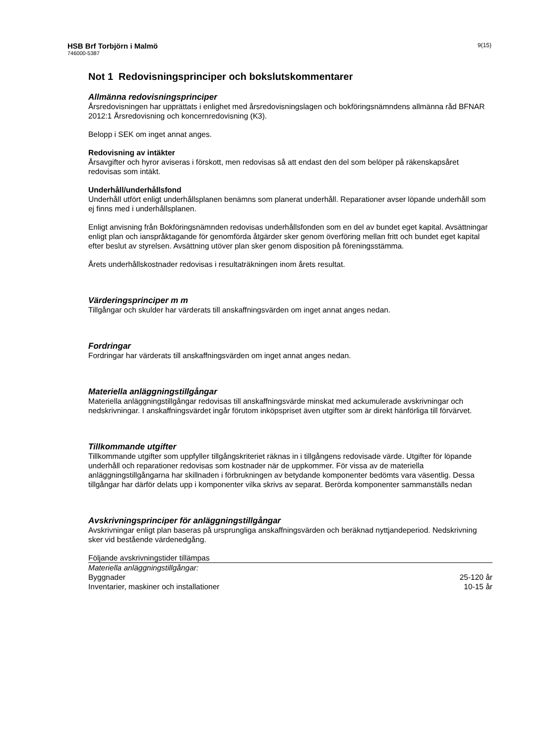HSB Brf Torbjörn i Malmö
746000-5387
9(15)
Not 1 Redovisningsprinciper och bokslutskommentarer
Allmänna redovisningsprinciper
Årsredovisningen har upprättats i enlighet med årsredovisningslagen och bokföringsnämndens allmänna råd BFNAR 2012:1 Årsredovisning och koncernredovisning (K3).
Belopp i SEK om inget annat anges.
Redovisning av intäkter
Årsavgifter och hyror aviseras i förskott, men redovisas så att endast den del som belöper på räkenskapsåret redovisas som intäkt.
Underhåll/underhållsfond
Underhåll utfört enligt underhållsplanen benämns som planerat underhåll. Reparationer avser löpande underhåll som ej finns med i underhållsplanen.
Enligt anvisning från Bokföringsnämnden redovisas underhållsfonden som en del av bundet eget kapital. Avsättningar enligt plan och ianspråktagande för genomförda åtgärder sker genom överföring mellan fritt och bundet eget kapital efter beslut av styrelsen. Avsättning utöver plan sker genom disposition på föreningsstämma.
Årets underhållskostnader redovisas i resultaträkningen inom årets resultat.
Värderingsprinciper m m
Tillgångar och skulder har värderats till anskaffningsvärden om inget annat anges nedan.
Fordringar
Fordringar har värderats till anskaffningsvärden om inget annat anges nedan.
Materiella anläggningstillgångar
Materiella anläggningstillgångar redovisas till anskaffningsvärde minskat med ackumulerade avskrivningar och nedskrivningar. I anskaffningsvärdet ingår förutom inköpspriset även utgifter som är direkt hänförliga till förvärvet.
Tillkommande utgifter
Tillkommande utgifter som uppfyller tillgångskriteriet räknas in i tillgångens redovisade värde. Utgifter för löpande underhåll och reparationer redovisas som kostnader när de uppkommer. För vissa av de materiella anläggningstillgångarna har skillnaden i förbrukningen av betydande komponenter bedömts vara väsentlig. Dessa tillgångar har därför delats upp i komponenter vilka skrivs av separat. Berörda komponenter sammanställs nedan
Avskrivningsprinciper för anläggningstillgångar
Avskrivningar enligt plan baseras på ursprungliga anskaffningsvärden och beräknad nyttjandeperiod. Nedskrivning sker vid bestående värdenedgång.
| Följande avskrivningstider tillämpas | |
| Materiella anläggningstillgångar: | |
| Byggnader | 25-120 år |
| Inventarier, maskiner och installationer | 10-15 år |